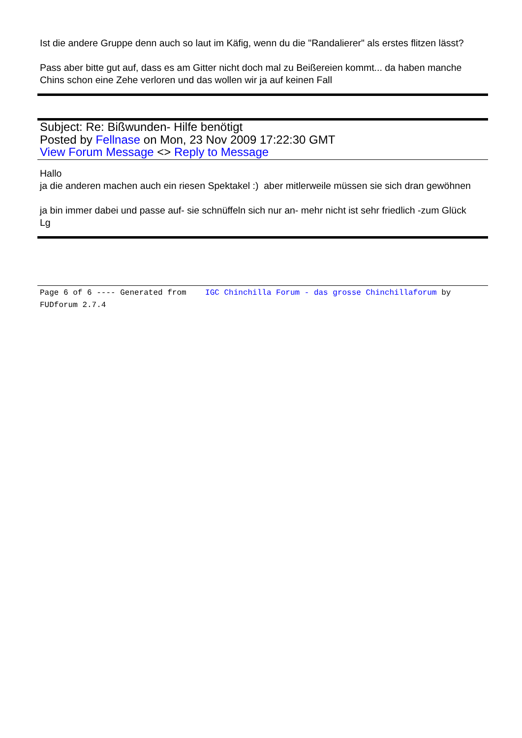Ist die andere Gruppe denn auch so laut im Käfig, wenn du die "Randalierer" als erstes flitzen lässt?
Pass aber bitte gut auf, dass es am Gitter nicht doch mal zu Beißereien kommt... da haben manche Chins schon eine Zehe verloren und das wollen wir ja auf keinen Fall
Subject: Re: Bißwunden- Hilfe benötigt
Posted by Fellnase on Mon, 23 Nov 2009 17:22:30 GMT
View Forum Message <> Reply to Message
Hallo
ja die anderen machen auch ein riesen Spektakel :) aber mitlerweile müssen sie sich dran gewöhnen
ja bin immer dabei und passe auf- sie schnüffeln sich nur an- mehr nicht ist sehr friedlich -zum Glück
Lg
Page 6 of 6 ---- Generated from IGC Chinchilla Forum - das grosse Chinchillaforum by FUDforum 2.7.4